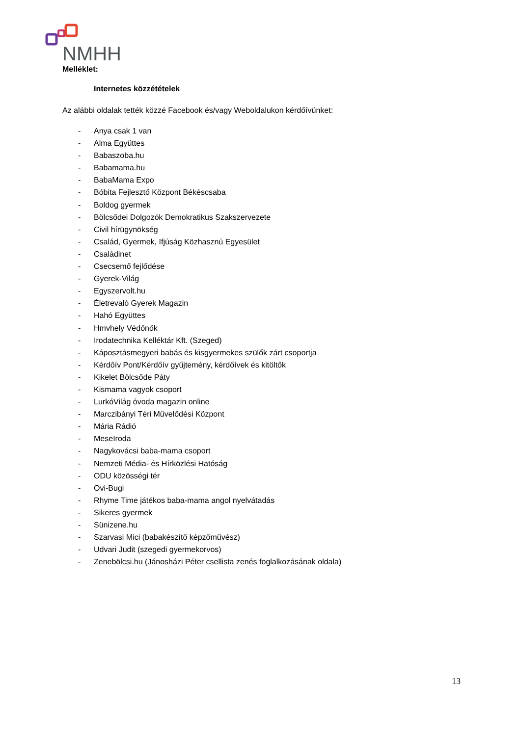NMHH
Melléklet:
Internetes közzétételek
Az alábbi oldalak tették közzé Facebook és/vagy Weboldalukon kérdőívünket:
- Anya csak 1 van
- Alma Együttes
- Babaszoba.hu
- Babamama.hu
- BabaMama Expo
- Bóbita Fejlesztő Központ Békéscsaba
- Boldog gyermek
- Bölcsődei Dolgozók Demokratikus Szakszervezete
- Civil hírügynökség
- Család, Gyermek, Ifjúság Közhasznú Egyesület
- Családinet
- Csecsemő fejlődése
- Gyerek-Világ
- Egyszervolt.hu
- Életrevaló Gyerek Magazin
- Hahó Együttes
- Hmvhely Védőnők
- Irodatechnika Kelléktár Kft. (Szeged)
- Káposztásmegyeri babás és kisgyermekes szülők zárt csoportja
- Kérdőív Pont/Kérdőív gyűjtemény, kérdőívek és kitöltők
- Kikelet Bölcsőde Páty
- Kismama vagyok csoport
- LurkóVilág óvoda magazin online
- Marczibányi Téri Művelődési Központ
- Mária Rádió
- MeseIroda
- Nagykovácsi baba-mama csoport
- Nemzeti Média- és Hírközlési Hatóság
- ODU közösségi tér
- Ovi-Bugi
- Rhyme Time játékos baba-mama angol nyelvátadás
- Sikeres gyermek
- Sünizene.hu
- Szarvasi Mici (babakészítő képzőművész)
- Udvari Judit (szegedi gyermekorvos)
- Zenebölcsi.hu (Jánosházi Péter csellista zenés foglalkozásának oldala)
13